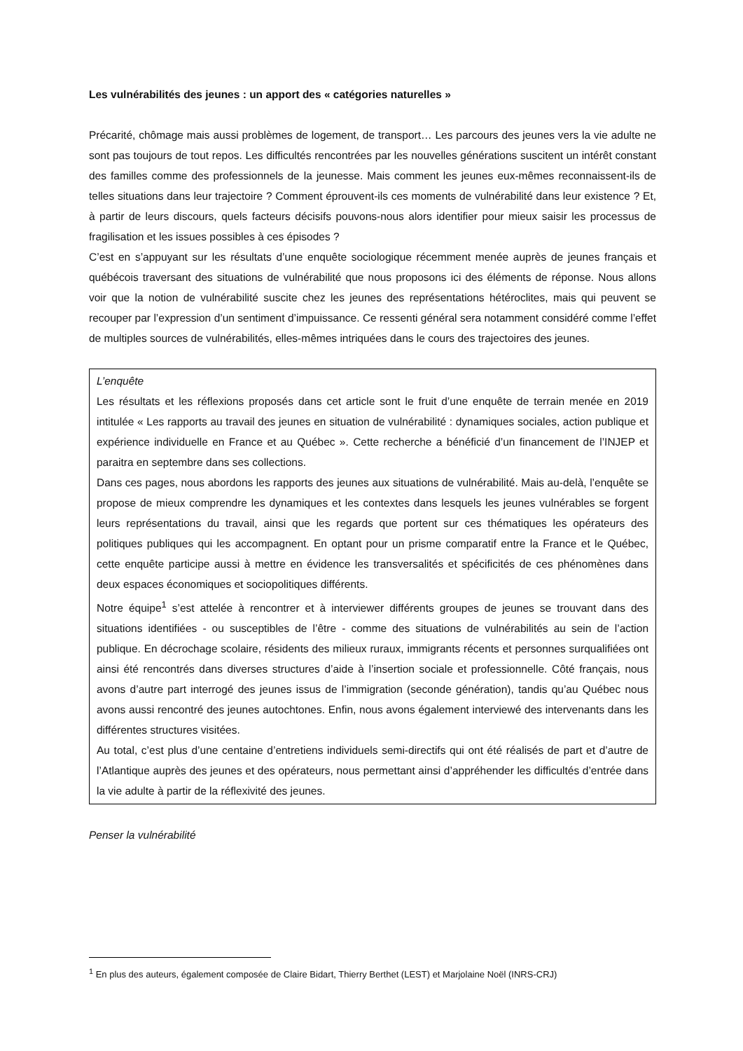Les vulnérabilités des jeunes : un apport des « catégories naturelles »
Précarité, chômage mais aussi problèmes de logement, de transport… Les parcours des jeunes vers la vie adulte ne sont pas toujours de tout repos. Les difficultés rencontrées par les nouvelles générations suscitent un intérêt constant des familles comme des professionnels de la jeunesse. Mais comment les jeunes eux-mêmes reconnaissent-ils de telles situations dans leur trajectoire ? Comment éprouvent-ils ces moments de vulnérabilité dans leur existence ? Et, à partir de leurs discours, quels facteurs décisifs pouvons-nous alors identifier pour mieux saisir les processus de fragilisation et les issues possibles à ces épisodes ?
C’est en s’appuyant sur les résultats d’une enquête sociologique récemment menée auprès de jeunes français et québécois traversant des situations de vulnérabilité que nous proposons ici des éléments de réponse. Nous allons voir que la notion de vulnérabilité suscite chez les jeunes des représentations hétéroclites, mais qui peuvent se recouper par l’expression d’un sentiment d’impuissance. Ce ressenti général sera notamment considéré comme l’effet de multiples sources de vulnérabilités, elles-mêmes intriquées dans le cours des trajectoires des jeunes.
L’enquête
Les résultats et les réflexions proposés dans cet article sont le fruit d’une enquête de terrain menée en 2019 intitulée « Les rapports au travail des jeunes en situation de vulnérabilité : dynamiques sociales, action publique et expérience individuelle en France et au Québec ». Cette recherche a bénéficié d’un financement de l’INJEP et paraitra en septembre dans ses collections.
Dans ces pages, nous abordons les rapports des jeunes aux situations de vulnérabilité. Mais au-delà, l’enquête se propose de mieux comprendre les dynamiques et les contextes dans lesquels les jeunes vulnérables se forgent leurs représentations du travail, ainsi que les regards que portent sur ces thématiques les opérateurs des politiques publiques qui les accompagnent. En optant pour un prisme comparatif entre la France et le Québec, cette enquête participe aussi à mettre en évidence les transversalités et spécificités de ces phénomènes dans deux espaces économiques et sociopolitiques différents.
Notre équipe<sup>1</sup> s’est attelée à rencontrer et à interviewer différents groupes de jeunes se trouvant dans des situations identifiées - ou susceptibles de l’être - comme des situations de vulnérabilités au sein de l’action publique. En décrochage scolaire, résidents des milieux ruraux, immigrants récents et personnes surqualifiées ont ainsi été rencontrés dans diverses structures d’aide à l’insertion sociale et professionnelle. Côté français, nous avons d’autre part interrogé des jeunes issus de l’immigration (seconde génération), tandis qu’au Québec nous avons aussi rencontré des jeunes autochtones. Enfin, nous avons également interviewé des intervenants dans les différentes structures visitées.
Au total, c’est plus d’une centaine d’entretiens individuels semi-directifs qui ont été réalisés de part et d’autre de l’Atlantique auprès des jeunes et des opérateurs, nous permettant ainsi d’appréhender les difficultés d’entrée dans la vie adulte à partir de la réflexivité des jeunes.
Penser la vulnérabilité
<sup>1</sup> En plus des auteurs, également composée de Claire Bidart, Thierry Berthet (LEST) et Marjolaine Noël (INRS-CRJ)